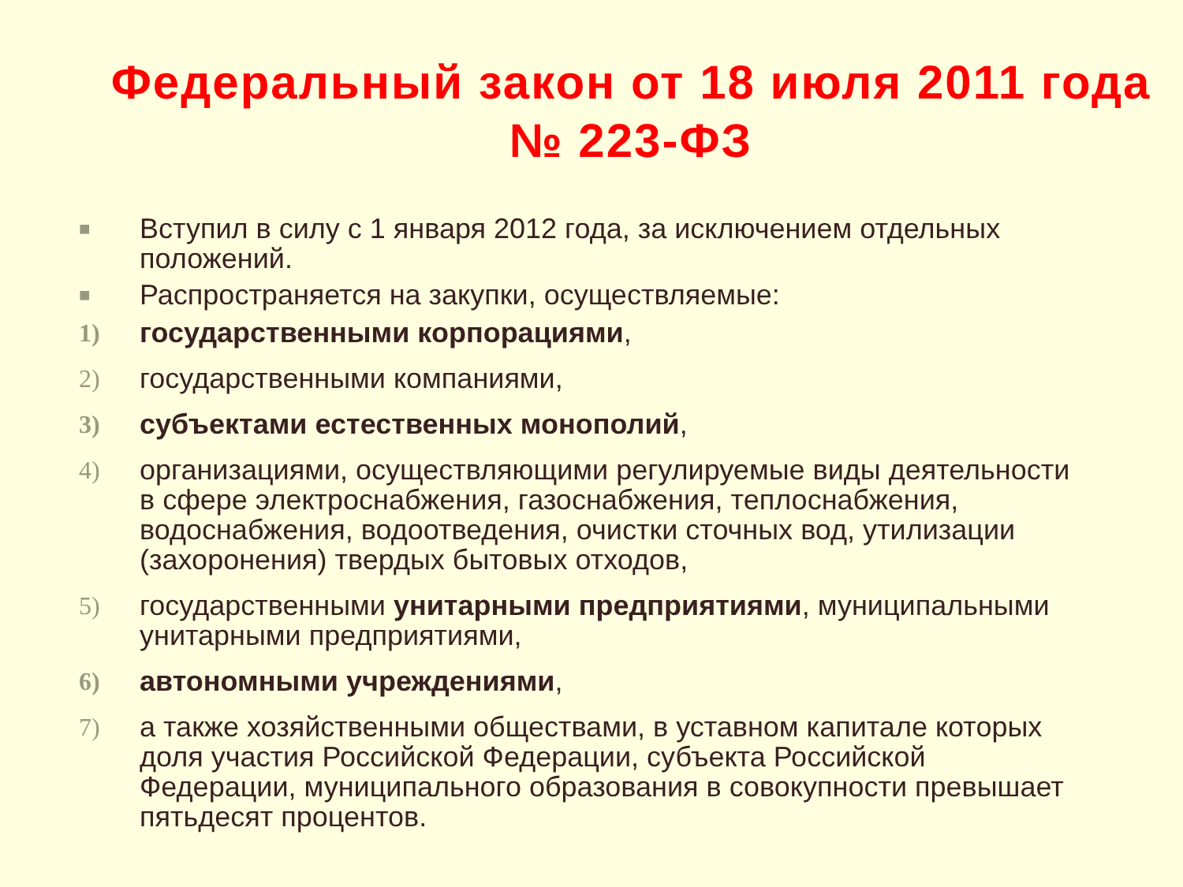Федеральный закон от 18 июля 2011 года № 223-ФЗ
■ Вступил в силу с 1 января 2012 года, за исключением отдельных положений.
■ Распространяется на закупки, осуществляемые:
1) государственными корпорациями,
2) государственными компаниями,
3) субъектами естественных монополий,
4) организациями, осуществляющими регулируемые виды деятельности в сфере электроснабжения, газоснабжения, теплоснабжения, водоснабжения, водоотведения, очистки сточных вод, утилизации (захоронения) твердых бытовых отходов,
5) государственными унитарными предприятиями, муниципальными унитарными предприятиями,
6) автономными учреждениями,
7) а также хозяйственными обществами, в уставном капитале которых доля участия Российской Федерации, субъекта Российской Федерации, муниципального образования в совокупности превышает пятьдесят процентов.